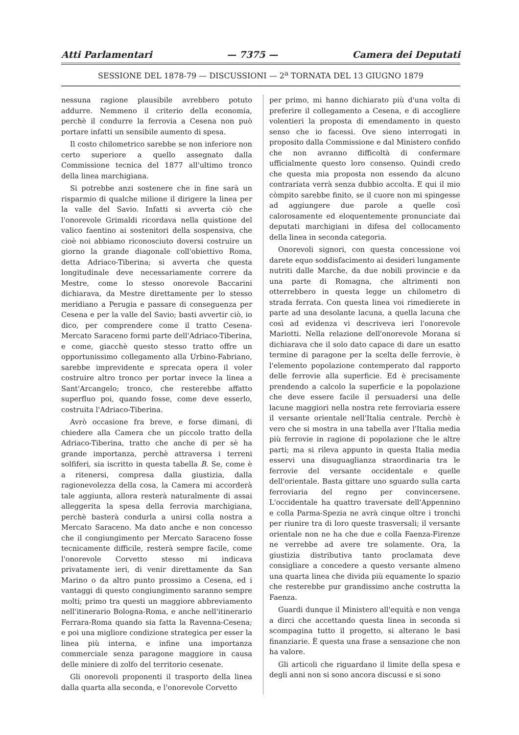Atti Parlamentari — 7375 — Camera dei Deputati
SESSIONE DEL 1878-79 — DISCUSSIONI — 2<sup>a</sup> TORNATA DEL 13 GIUGNO 1879
nessuna ragione plausibile avrebbero potuto addurre. Nemmeno il criterio della economia, perchè il condurre la ferrovia a Cesena non può portare infatti un sensibile aumento di spesa.
Il costo chilometrico sarebbe se non inferiore non certo superiore a quello assegnato dalla Commissione tecnica del 1877 all'ultimo tronco della linea marchigiana.
Si potrebbe anzi sostenere che in fine sarà un risparmio di qualche milione il dirigere la linea per la valle del Savio. Infatti si avverta ciò che l'onorevole Grimaldi ricordava nella quistione del valico faentino ai sostenitori della sospensiva, che cioè noi abbiamo riconosciuto doversi costruire un giorno la grande diagonale coll'obiettivo Roma, detta Adriaco-Tiberina; si avverta che questa longitudinale deve necessariamente correre da Mestre, come lo stesso onorevole Baccarini dichiarava, da Mestre direttamente per lo stesso meridiano a Perugia e passare di conseguenza per Cesena e per la valle del Savio; basti avvertir ciò, io dico, per comprendere come il tratto Cesena-Mercato Saraceno formi parte dell'Adriaco-Tiberina, e come, giacchè questo stesso tratto offre un opportunissimo collegamento alla Urbino-Fabriano, sarebbe imprevidente e sprecata opera il voler costruire altro tronco per portar invece la linea a Sant'Arcangelo; tronco, che resterebbe affatto superfluo poi, quando fosse, come deve esserlo, costruita l'Adriaco-Tiberina.
Avrò occasione fra breve, e forse dimani, di chiedere alla Camera che un piccolo tratto della Adriaco-Tiberina, tratto che anche di per sè ha grande importanza, perchè attraversa i terreni solfiferi, sia iscritto in questa tabella B. Se, come è a ritenersi, compresa dalla giustizia, dalla ragionevolezza della cosa, la Camera mi accorderà tale aggiunta, allora resterà naturalmente di assai alleggerita la spesa della ferrovia marchigiana, perchè basterà condurla a unirsi colla nostra a Mercato Saraceno. Ma dato anche e non concesso che il congiungimento per Mercato Saraceno fosse tecnicamente difficile, resterà sempre facile, come l'onorevole Corvetto stesso mi indicava privatamente ieri, di venir direttamente da San Marino o da altro punto prossimo a Cesena, ed i vantaggi di questo congiungimento saranno sempre molti; primo tra questi un maggiore abbreviamento nell'itinerario Bologna-Roma, e anche nell'itinerario Ferrara-Roma quando sia fatta la Ravenna-Cesena; e poi una migliore condizione strategica per esser la linea più interna, e infine una importanza commerciale senza paragone maggiore in causa delle miniere di zolfo del territorio cesenate.
Gli onorevoli proponenti il trasporto della linea dalla quarta alla seconda, e l'onorevole Corvetto
per primo, mi hanno dichiarato più d'una volta di preferire il collegamento a Cesena, e di accogliere volentieri la proposta di emendamento in questo senso che io facessi. Ove sieno interrogati in proposito dalla Commissione e dal Ministero confido che non avranno difficoltà di confermare ufficialmente questo loro consenso. Quindi credo che questa mia proposta non essendo da alcuno contrariata verrà senza dubbio accolta. E qui il mio còmpito sarebbe finito, se il cuore non mi spingesse ad aggiungere due parole a quelle così calorosamente ed eloquentemente pronunciate dai deputati marchigiani in difesa del collocamento della linea in seconda categoria.
Onorevoli signori, con questa concessione voi darete equo soddisfacimento ai desideri lungamente nutriti dalle Marche, da due nobili provincie e da una parte di Romagna, che altrimenti non otterrebbero in questa legge un chilometro di strada ferrata. Con questa linea voi rimedierete in parte ad una desolante lacuna, a quella lacuna che così ad evidenza vi descriveva ieri l'onorevole Mariotti. Nella relazione dell'onorevole Morana si dichiarava che il solo dato capace di dare un esatto termine di paragone per la scelta delle ferrovie, è l'elemento popolazione contemperato dal rapporto delle ferrovie alla superficie. Ed è precisamente prendendo a calcolo la superficie e la popolazione che deve essere facile il persuadersi una delle lacune maggiori nella nostra rete ferroviaria essere il versante orientale nell'Italia centrale. Perchè è vero che si mostra in una tabella aver l'Italia media più ferrovie in ragione di popolazione che le altre parti; ma si rileva appunto in questa Italia media esservi una disuguaglianza straordinaria tra le ferrovie del versante occidentale e quelle dell'orientale. Basta gittare uno sguardo sulla carta ferroviaria del regno per convincersene. L'occidentale ha quattro traversate dell'Appennino e colla Parma-Spezia ne avrà cinque oltre i tronchi per riunire tra di loro queste trasversali; il versante orientale non ne ha che due e colla Faenza-Firenze ne verrebbe ad avere tre solamente. Ora, la giustizia distributiva tanto proclamata deve consigliare a concedere a questo versante almeno una quarta linea che divida più equamente lo spazio che resterebbe pur grandissimo anche costrutta la Faenza.
Guardi dunque il Ministero all'equità e non venga a dirci che accettando questa linea in seconda si scompagina tutto il progetto, si alterano le basi finanziarie. È questa una frase a sensazione che non ha valore.
Gli articoli che riguardano il limite della spesa e degli anni non si sono ancora discussi e si sono